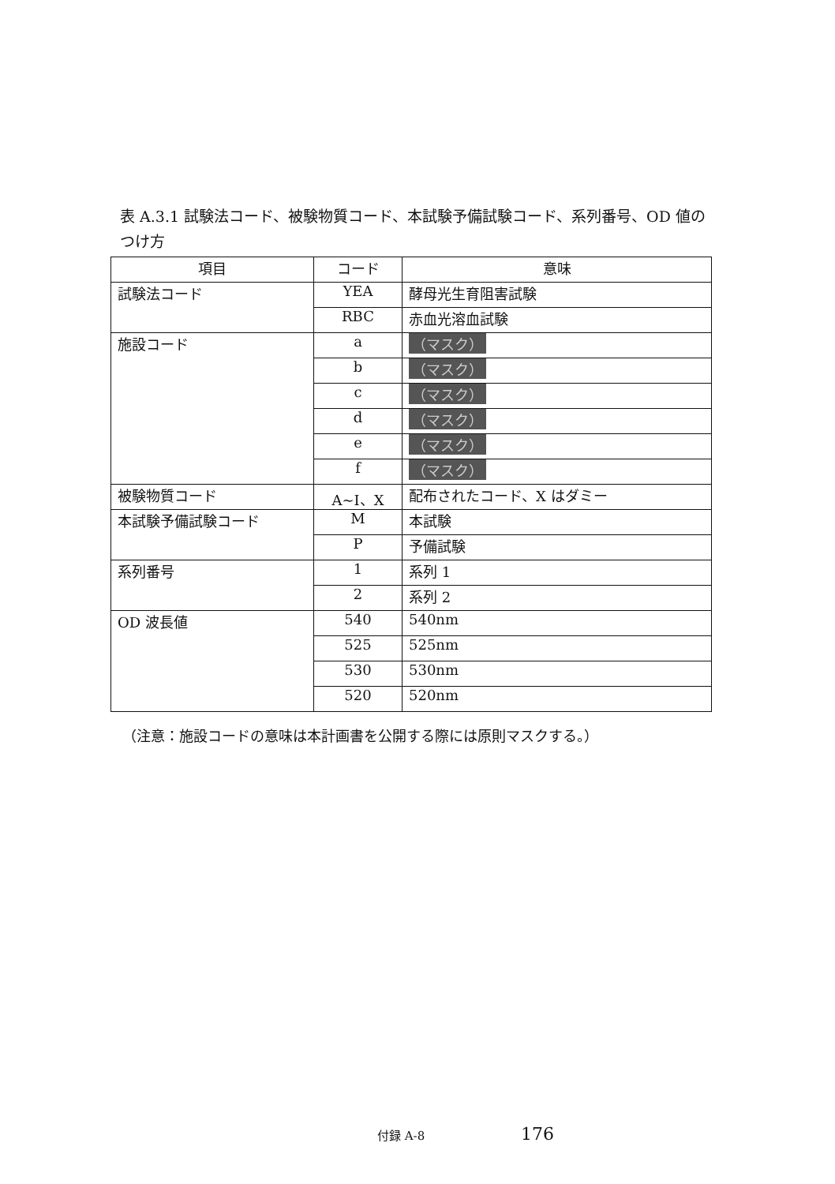表 A.3.1 試験法コード、被験物質コード、本試験予備試験コード、系列番号、OD 値のつけ方
| 項目 | コード | 意味 |
| --- | --- | --- |
| 試験法コード | YEA | 酵母光生育阻害試験 |
| | RBC | 赤血光溶血試験 |
| 施設コード | a | （マスク） |
| | b | （マスク） |
| | c | （マスク） |
| | d | （マスク） |
| | e | （マスク） |
| | f | （マスク） |
| 被験物質コード | A~I、X | 配布されたコード、X はダミー |
| 本試験予備試験コード | M | 本試験 |
| | P | 予備試験 |
| 系列番号 | 1 | 系列 1 |
| | 2 | 系列 2 |
| OD 波長値 | 540 | 540nm |
| | 525 | 525nm |
| | 530 | 530nm |
| | 520 | 520nm |
（注意：施設コードの意味は本計画書を公開する際には原則マスクする。）
付録 A-8 176